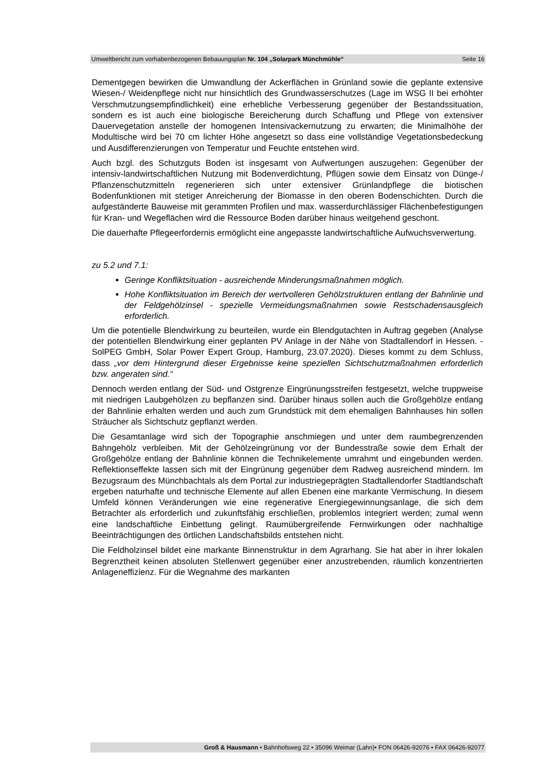Umweltbericht zum vorhabenbezogenen Bebauungsplan Nr. 104 „Solarpark Münchmühle“Seite 16
Dementgegen bewirken die Umwandlung der Ackerflächen in Grünland sowie die geplante extensive Wiesen-/ Weidenpflege nicht nur hinsichtlich des Grundwasserschutzes (Lage im WSG II bei erhöhter Verschmutzungsempfindlichkeit) eine erhebliche Verbesserung gegenüber der Bestandssituation, sondern es ist auch eine biologische Bereicherung durch Schaffung und Pflege von extensiver Dauervegetation anstelle der homogenen Intensivackernutzung zu erwarten; die Minimalhöhe der Modultische wird bei 70 cm lichter Höhe angesetzt so dass eine vollständige Vegetationsbedeckung und Ausdifferenzierungen von Temperatur und Feuchte entstehen wird.
Auch bzgl. des Schutzguts Boden ist insgesamt von Aufwertungen auszugehen: Gegenüber der intensiv-landwirtschaftlichen Nutzung mit Bodenverdichtung, Pflügen sowie dem Einsatz von Dünge-/ Pflanzenschutzmitteln regenerieren sich unter extensiver Grünlandpflege die biotischen Bodenfunktionen mit stetiger Anreicherung der Biomasse in den oberen Bodenschichten. Durch die aufgeständerte Bauweise mit gerammten Profilen und max. wasserdurchlässiger Flächenbefestigungen für Kran- und Wegeflächen wird die Ressource Boden darüber hinaus weitgehend geschont.
Die dauerhafte Pflegeerfordernis ermöglicht eine angepasste landwirtschaftliche Aufwuchsverwertung.
zu 5.2 und 7.1:
Geringe Konfliktsituation - ausreichende Minderungsmaßnahmen möglich.
Hohe Konfliktsituation im Bereich der wertvolleren Gehölzstrukturen entlang der Bahnlinie und der Feldgehölzinsel - spezielle Vermeidungsmaßnahmen sowie Restschadensausgleich erforderlich.
Um die potentielle Blendwirkung zu beurteilen, wurde ein Blendgutachten in Auftrag gegeben (Analyse der potentiellen Blendwirkung einer geplanten PV Anlage in der Nähe von Stadtallendorf in Hessen. - SolPEG GmbH, Solar Power Expert Group, Hamburg, 23.07.2020). Dieses kommt zu dem Schluss, dass „vor dem Hintergrund dieser Ergebnisse keine speziellen Sichtschutzmaßnahmen erforderlich bzw. angeraten sind.“
Dennoch werden entlang der Süd- und Ostgrenze Eingrünungsstreifen festgesetzt, welche truppweise mit niedrigen Laubgehölzen zu bepflanzen sind. Darüber hinaus sollen auch die Großgehölze entlang der Bahnlinie erhalten werden und auch zum Grundstück mit dem ehemaligen Bahnhauses hin sollen Sträucher als Sichtschutz gepflanzt werden.
Die Gesamtanlage wird sich der Topographie anschmiegen und unter dem raumbegrenzenden Bahngehölz verbleiben. Mit der Gehölzeingrünung vor der Bundesstraße sowie dem Erhalt der Großgehölze entlang der Bahnlinie können die Technikelemente umrahmt und eingebunden werden. Reflektionseffekte lassen sich mit der Eingrünung gegenüber dem Radweg ausreichend mindern. Im Bezugsraum des Münchbachtals als dem Portal zur industriegeprägten Stadtallendorfer Stadtlandschaft ergeben naturhafte und technische Elemente auf allen Ebenen eine markante Vermischung. In diesem Umfeld können Veränderungen wie eine regenerative Energiegewinnungsanlage, die sich dem Betrachter als erforderlich und zukunftsfähig erschließen, problemlos integriert werden; zumal wenn eine landschaftliche Einbettung gelingt. Raumübergreifende Fernwirkungen oder nachhaltige Beeinträchtigungen des örtlichen Landschaftsbilds entstehen nicht.
Die Feldholzinsel bildet eine markante Binnenstruktur in dem Agrarhang. Sie hat aber in ihrer lokalen Begrenztheit keinen absoluten Stellenwert gegenüber einer anzustrebenden, räumlich konzentrierten Anlageneffizienz. Für die Wegnahme des markanten
Groß & Hausmann • Bahnhofsweg 22 • 35096 Weimar (Lahn)• FON 06426-92076 • FAX 06426-92077